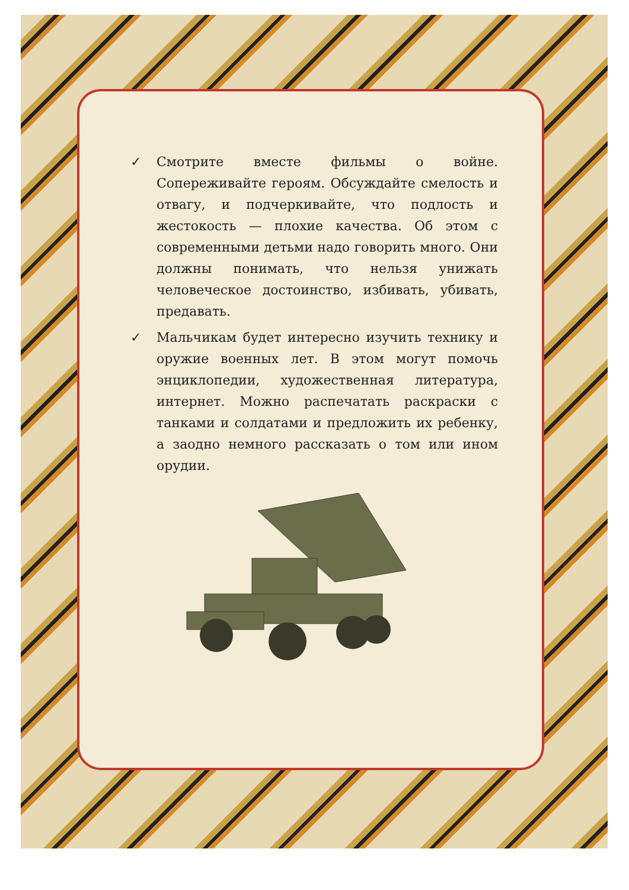✓ Смотрите вместе фильмы о войне. Сопереживайте героям. Обсуждайте смелость и отвагу, и подчеркивайте, что подлость и жестокость — плохие качества. Об этом с современными детьми надо говорить много. Они должны понимать, что нельзя унижать человеческое достоинство, избивать, убивать, предавать.
✓ Мальчикам будет интересно изучить технику и оружие военных лет. В этом могут помочь энциклопедии, художественная литература, интернет. Можно распечатать раскраски с танками и солдатами и предложить их ребенку, а заодно немного рассказать о том или ином орудии.